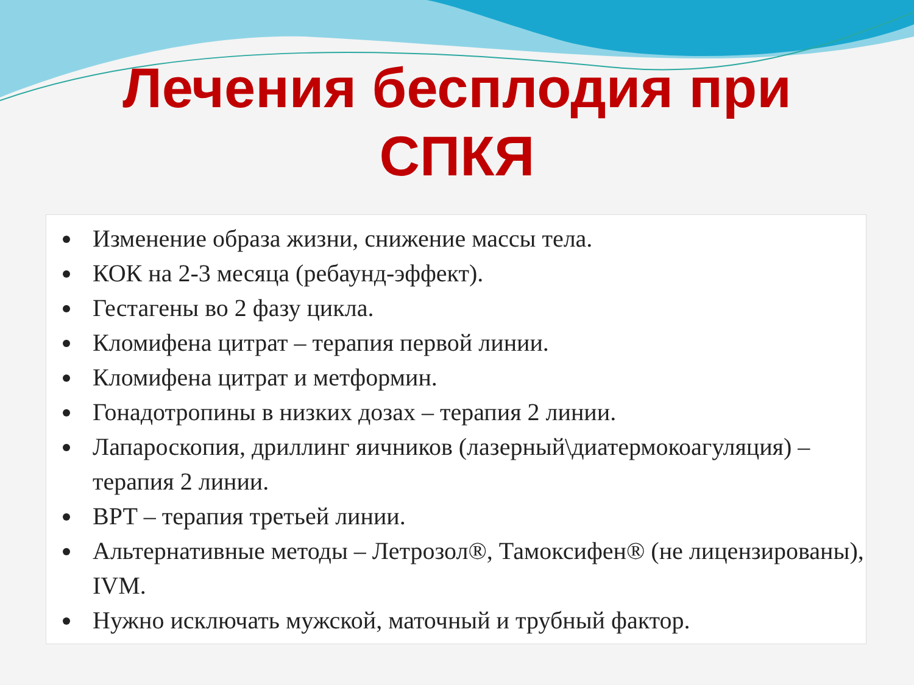Лечения бесплодия при
СПКЯ
Изменение образа жизни, снижение массы тела.
КОК на 2-3 месяца (ребаунд-эффект).
Гестагены во 2 фазу цикла.
Кломифена цитрат – терапия первой линии.
Кломифена цитрат и метформин.
Гонадотропины в низких дозах – терапия 2 линии.
Лапароскопия, дриллинг яичников (лазерный\диатермокоагуляция) – терапия 2 линии.
ВРТ – терапия третьей линии.
Альтернативные методы – Летрозол®, Тамоксифен® (не лицензированы), IVM.
Нужно исключать мужской, маточный и трубный фактор.